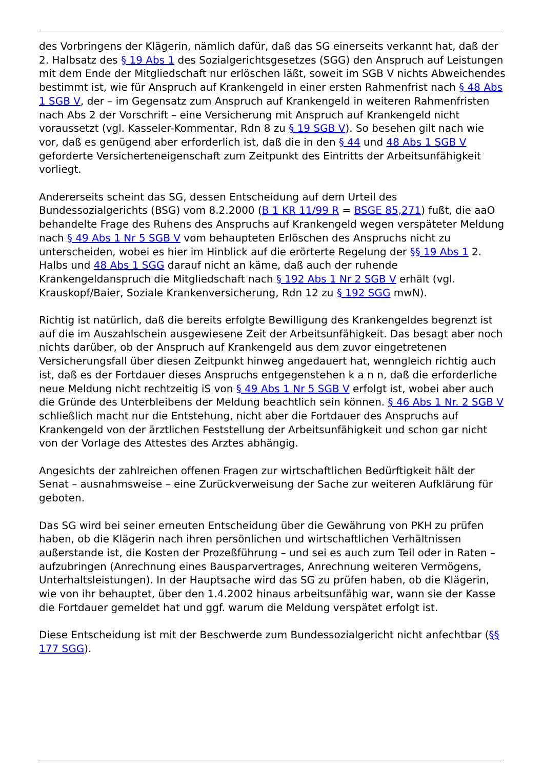des Vorbringens der Klägerin, nämlich dafür, daß das SG einerseits verkannt hat, daß der 2. Halbsatz des § 19 Abs 1 des Sozialgerichtsgesetzes (SGG) den Anspruch auf Leistungen mit dem Ende der Mitgliedschaft nur erlöschen läßt, soweit im SGB V nichts Abweichendes bestimmt ist, wie für Anspruch auf Krankengeld in einer ersten Rahmenfrist nach § 48 Abs 1 SGB V, der – im Gegensatz zum Anspruch auf Krankengeld in weiteren Rahmenfristen nach Abs 2 der Vorschrift – eine Versicherung mit Anspruch auf Krankengeld nicht voraussetzt (vgl. Kasseler-Kommentar, Rdn 8 zu § 19 SGB V). So besehen gilt nach wie vor, daß es genügend aber erforderlich ist, daß die in den § 44 und 48 Abs 1 SGB V geforderte Versicherteneigenschaft zum Zeitpunkt des Eintritts der Arbeitsunfähigkeit vorliegt.
Andererseits scheint das SG, dessen Entscheidung auf dem Urteil des Bundessozialgerichts (BSG) vom 8.2.2000 (B 1 KR 11/99 R = BSGE 85,271) fußt, die aaO behandelte Frage des Ruhens des Anspruchs auf Krankengeld wegen verspäteter Meldung nach § 49 Abs 1 Nr 5 SGB V vom behaupteten Erlöschen des Anspruchs nicht zu unterscheiden, wobei es hier im Hinblick auf die erörterte Regelung der §§ 19 Abs 1 2. Halbs und 48 Abs 1 SGG darauf nicht an käme, daß auch der ruhende Krankengeldanspruch die Mitgliedschaft nach § 192 Abs 1 Nr 2 SGB V erhält (vgl. Krauskopf/Baier, Soziale Krankenversicherung, Rdn 12 zu § 192 SGG mwN).
Richtig ist natürlich, daß die bereits erfolgte Bewilligung des Krankengeldes begrenzt ist auf die im Auszahlschein ausgewiesene Zeit der Arbeitsunfähigkeit. Das besagt aber noch nichts darüber, ob der Anspruch auf Krankengeld aus dem zuvor eingetretenen Versicherungsfall über diesen Zeitpunkt hinweg angedauert hat, wenngleich richtig auch ist, daß es der Fortdauer dieses Anspruchs entgegenstehen k a n n, daß die erforderliche neue Meldung nicht rechtzeitig iS von § 49 Abs 1 Nr 5 SGB V erfolgt ist, wobei aber auch die Gründe des Unterbleibens der Meldung beachtlich sein können. § 46 Abs 1 Nr. 2 SGB V schließlich macht nur die Entstehung, nicht aber die Fortdauer des Anspruchs auf Krankengeld von der ärztlichen Feststellung der Arbeitsunfähigkeit und schon gar nicht von der Vorlage des Attestes des Arztes abhängig.
Angesichts der zahlreichen offenen Fragen zur wirtschaftlichen Bedürftigkeit hält der Senat – ausnahmsweise – eine Zurückverweisung der Sache zur weiteren Aufklärung für geboten.
Das SG wird bei seiner erneuten Entscheidung über die Gewährung von PKH zu prüfen haben, ob die Klägerin nach ihren persönlichen und wirtschaftlichen Verhältnissen außerstande ist, die Kosten der Prozeßführung – und sei es auch zum Teil oder in Raten – aufzubringen (Anrechnung eines Bausparvertrages, Anrechnung weiteren Vermögens, Unterhaltsleistungen). In der Hauptsache wird das SG zu prüfen haben, ob die Klägerin, wie von ihr behauptet, über den 1.4.2002 hinaus arbeitsunfähig war, wann sie der Kasse die Fortdauer gemeldet hat und ggf. warum die Meldung verspätet erfolgt ist.
Diese Entscheidung ist mit der Beschwerde zum Bundessozialgericht nicht anfechtbar (§§ 177 SGG).